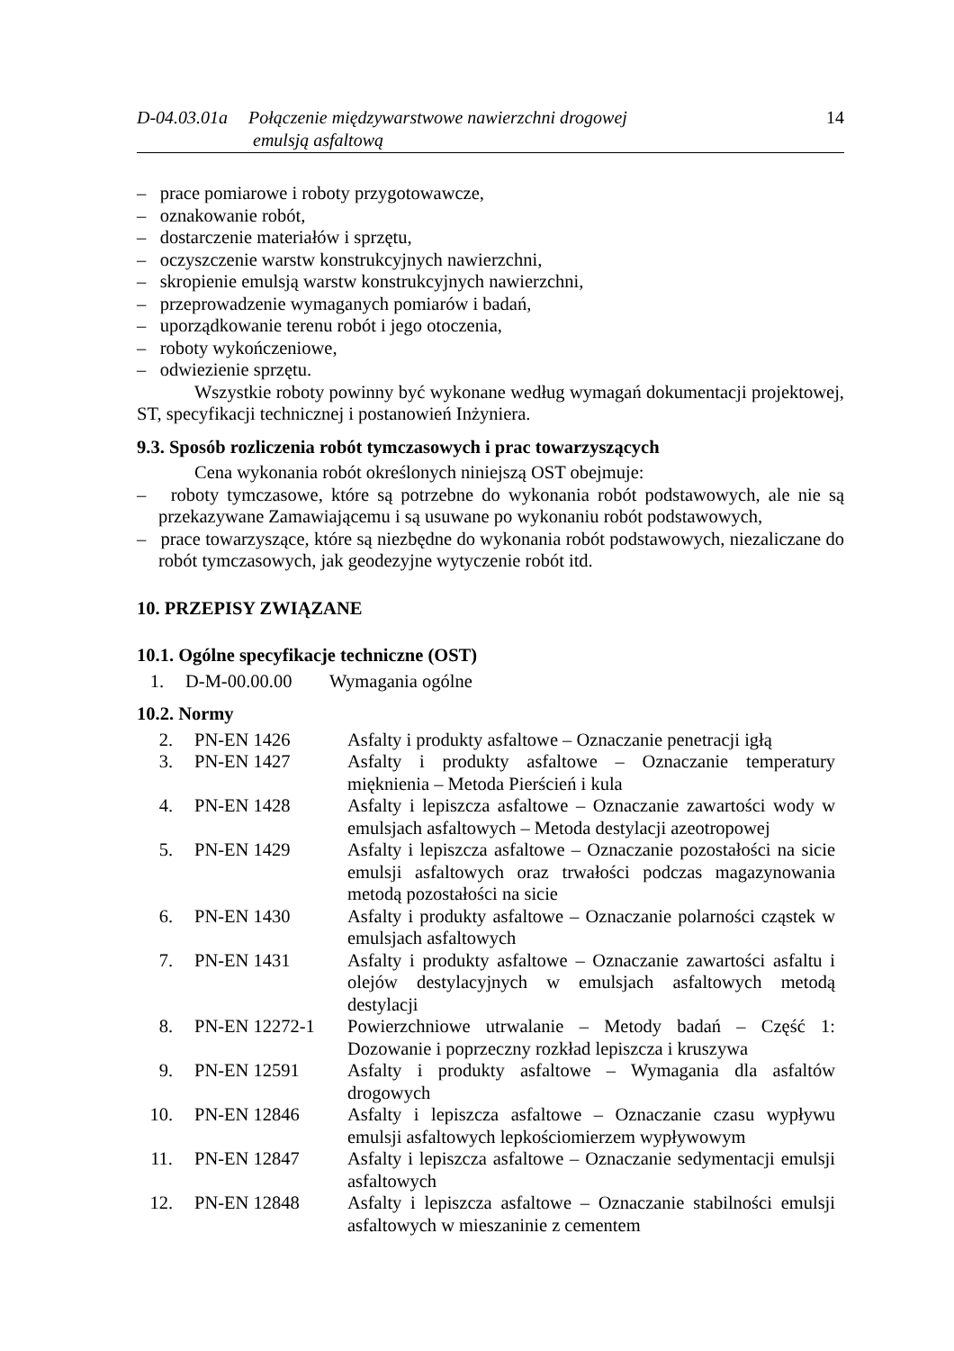D-04.03.01a
Połączenie międzywarstwowe nawierzchni drogowej
emulsją asfaltową
14
– prace pomiarowe i roboty przygotowawcze,
– oznakowanie robót,
– dostarczenie materiałów i sprzętu,
– oczyszczenie warstw konstrukcyjnych nawierzchni,
– skropienie emulsją warstw konstrukcyjnych nawierzchni,
– przeprowadzenie wymaganych pomiarów i badań,
– uporządkowanie terenu robót i jego otoczenia,
– roboty wykończeniowe,
– odwiezienie sprzętu.
Wszystkie roboty powinny być wykonane według wymagań dokumentacji projektowej, ST, specyfikacji technicznej i postanowień Inżyniera.
9.3. Sposób rozliczenia robót tymczasowych i prac towarzyszących
Cena wykonania robót określonych niniejszą OST obejmuje:
– roboty tymczasowe, które są potrzebne do wykonania robót podstawowych, ale nie są przekazywane Zamawiającemu i są usuwane po wykonaniu robót podstawowych,
– prace towarzyszące, które są niezbędne do wykonania robót podstawowych, niezaliczane do robót tymczasowych, jak geodezyjne wytyczenie robót itd.
10. PRZEPISY ZWIĄZANE
10.1. Ogólne specyfikacje techniczne (OST)
| 1. | D-M-00.00.00 | Wymagania ogólne |
10.2. Normy
| 2. | PN-EN 1426 | Asfalty i produkty asfaltowe – Oznaczanie penetracji igłą |
| 3. | PN-EN 1427 | Asfalty i produkty asfaltowe – Oznaczanie temperatury mięknienia – Metoda Pierścień i kula |
| 4. | PN-EN 1428 | Asfalty i lepiszcza asfaltowe – Oznaczanie zawartości wody w emulsjach asfaltowych – Metoda destylacji azeotropowej |
| 5. | PN-EN 1429 | Asfalty i lepiszcza asfaltowe – Oznaczanie pozostałości na sicie emulsji asfaltowych oraz trwałości podczas magazynowania metodą pozostałości na sicie |
| 6. | PN-EN 1430 | Asfalty i produkty asfaltowe – Oznaczanie polarności cząstek w emulsjach asfaltowych |
| 7. | PN-EN 1431 | Asfalty i produkty asfaltowe – Oznaczanie zawartości asfaltu i olejów destylacyjnych w emulsjach asfaltowych metodą destylacji |
| 8. | PN-EN 12272-1 | Powierzchniowe utrwalanie – Metody badań – Część 1: Dozowanie i poprzeczny rozkład lepiszcza i kruszywa |
| 9. | PN-EN 12591 | Asfalty i produkty asfaltowe – Wymagania dla asfaltów drogowych |
| 10. | PN-EN 12846 | Asfalty i lepiszcza asfaltowe – Oznaczanie czasu wypływu emulsji asfaltowych lepkościomierzem wypływowym |
| 11. | PN-EN 12847 | Asfalty i lepiszcza asfaltowe – Oznaczanie sedymentacji emulsji asfaltowych |
| 12. | PN-EN 12848 | Asfalty i lepiszcza asfaltowe – Oznaczanie stabilności emulsji asfaltowych w mieszaninie z cementem |